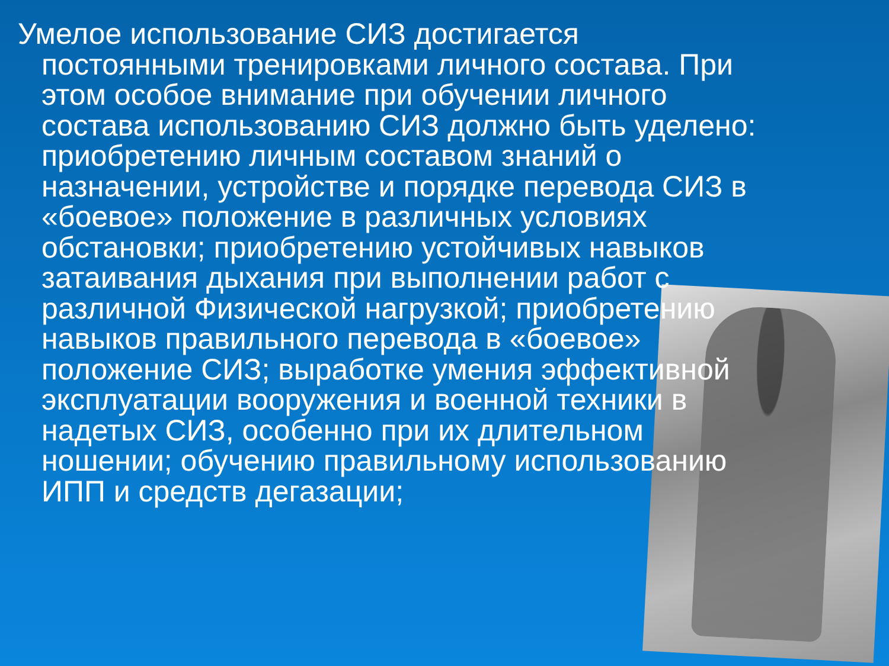Умелое использование СИЗ достигается постоянными тренировками личного состава. При этом особое внимание при обучении личного состава использованию СИЗ должно быть уделено: приобретению личным составом знаний о назначении, устройстве и порядке перевода СИЗ в «боевое» положение в различных условиях обстановки; приобретению устойчивых навыков затаивания дыхания при выполнении работ с различной Физической нагрузкой; приобретению навыков правильного перевода в «боевое» положение СИЗ; выработке умения эффективной эксплуатации вооружения и военной техники в надетых СИЗ, особенно при их длительном ношении; обучению правильному использованию ИПП и средств дегазации;